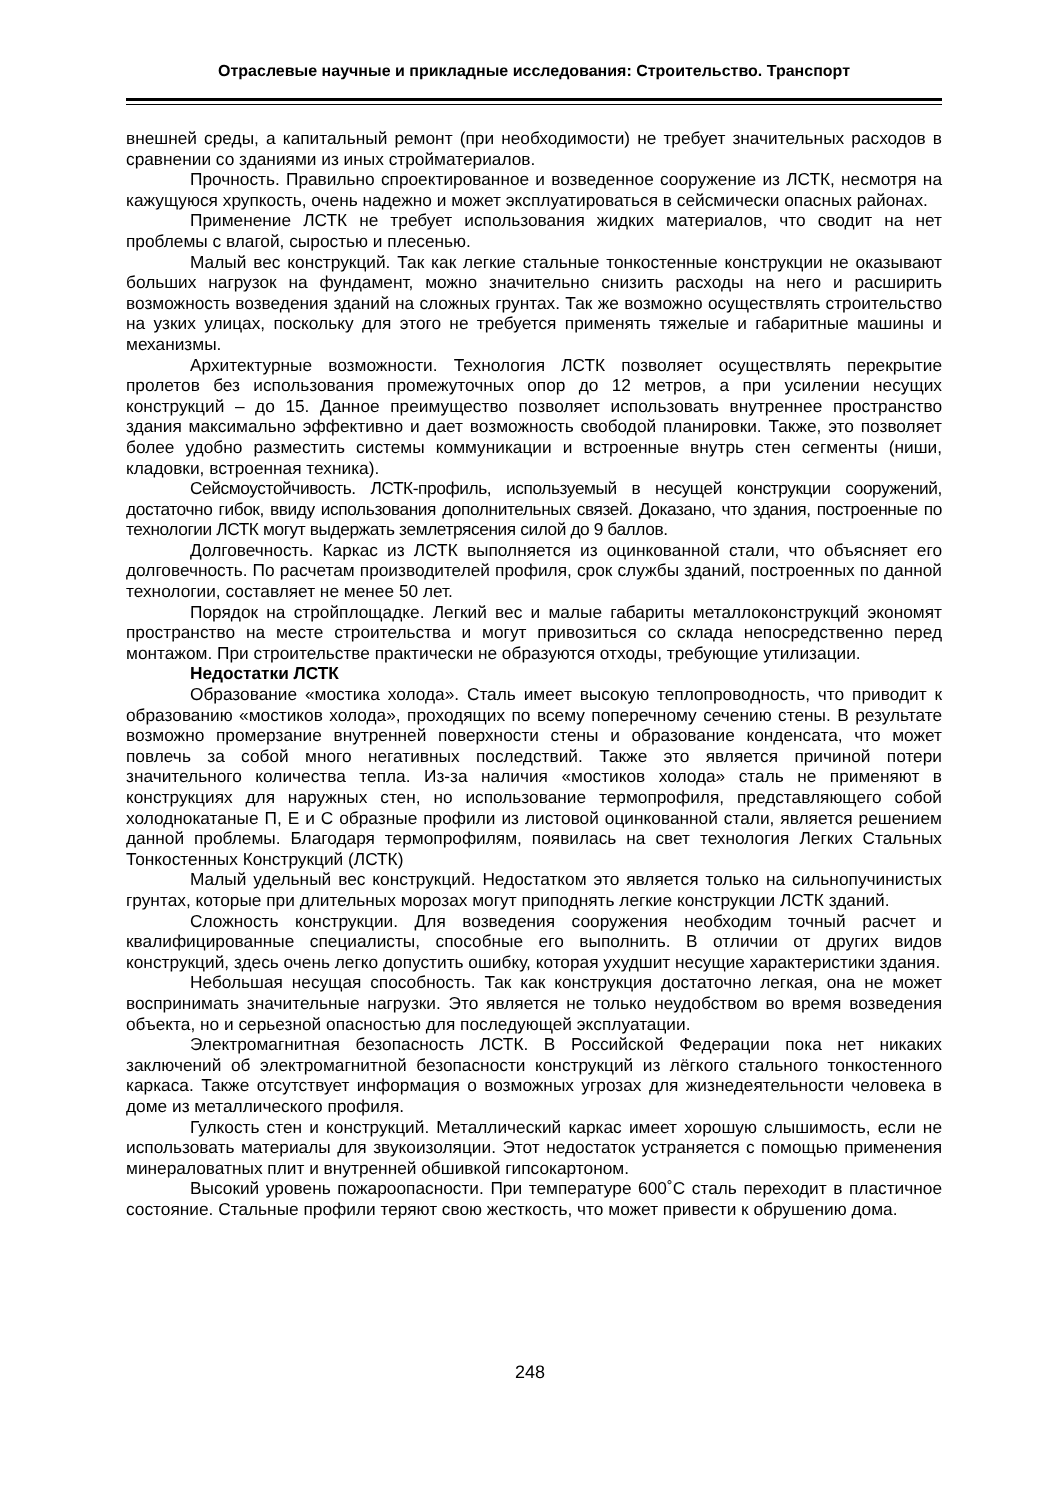Отраслевые научные и прикладные исследования: Строительство. Транспорт
внешней среды, а капитальный ремонт (при необходимости) не требует значительных расходов в сравнении со зданиями из иных стройматериалов.
Прочность. Правильно спроектированное и возведенное сооружение из ЛСТК, несмотря на кажущуюся хрупкость, очень надежно и может эксплуатироваться в сейсмически опасных районах.
Применение ЛСТК не требует использования жидких материалов, что сводит на нет проблемы с влагой, сыростью и плесенью.
Малый вес конструкций. Так как легкие стальные тонкостенные конструкции не оказывают больших нагрузок на фундамент, можно значительно снизить расходы на него и расширить возможность возведения зданий на сложных грунтах. Так же возможно осуществлять строительство на узких улицах, поскольку для этого не требуется применять тяжелые и габаритные машины и механизмы.
Архитектурные возможности. Технология ЛСТК позволяет осуществлять перекрытие пролетов без использования промежуточных опор до 12 метров, а при усилении несущих конструкций – до 15. Данное преимущество позволяет использовать внутреннее пространство здания максимально эффективно и дает возможность свободой планировки. Также, это позволяет более удобно разместить системы коммуникации и встроенные внутрь стен сегменты (ниши, кладовки, встроенная техника).
Сейсмоустойчивость. ЛСТК-профиль, используемый в несущей конструкции сооружений, достаточно гибок, ввиду использования дополнительных связей. Доказано, что здания, построенные по технологии ЛСТК могут выдержать землетрясения силой до 9 баллов.
Долговечность. Каркас из ЛСТК выполняется из оцинкованной стали, что объясняет его долговечность. По расчетам производителей профиля, срок службы зданий, построенных по данной технологии, составляет не менее 50 лет.
Порядок на стройплощадке. Легкий вес и малые габариты металлоконструкций экономят пространство на месте строительства и могут привозиться со склада непосредственно перед монтажом. При строительстве практически не образуются отходы, требующие утилизации.
Недостатки ЛСТК
Образование «мостика холода». Сталь имеет высокую теплопроводность, что приводит к образованию «мостиков холода», проходящих по всему поперечному сечению стены. В результате возможно промерзание внутренней поверхности стены и образование конденсата, что может повлечь за собой много негативных последствий. Также это является причиной потери значительного количества тепла. Из-за наличия «мостиков холода» сталь не применяют в конструкциях для наружных стен, но использование термопрофиля, представляющего собой холоднокатаные П, Е и С образные профили из листовой оцинкованной стали, является решением данной проблемы. Благодаря термопрофилям, появилась на свет технология Легких Стальных Тонкостенных Конструкций (ЛСТК)
Малый удельный вес конструкций. Недостатком это является только на сильнопучинистых грунтах, которые при длительных морозах могут приподнять легкие конструкции ЛСТК зданий.
Сложность конструкции. Для возведения сооружения необходим точный расчет и квалифицированные специалисты, способные его выполнить. В отличии от других видов конструкций, здесь очень легко допустить ошибку, которая ухудшит несущие характеристики здания.
Небольшая несущая способность. Так как конструкция достаточно легкая, она не может воспринимать значительные нагрузки. Это является не только неудобством во время возведения объекта, но и серьезной опасностью для последующей эксплуатации.
Электромагнитная безопасность ЛСТК. В Российской Федерации пока нет никаких заключений об электромагнитной безопасности конструкций из лёгкого стального тонкостенного каркаса. Также отсутствует информация о возможных угрозах для жизнедеятельности человека в доме из металлического профиля.
Гулкость стен и конструкций. Металлический каркас имеет хорошую слышимость, если не использовать материалы для звукоизоляции. Этот недостаток устраняется с помощью применения минераловатных плит и внутренней обшивкой гипсокартоном.
Высокий уровень пожароопасности. При температуре 600˚С сталь переходит в пластичное состояние. Стальные профили теряют свою жесткость, что может привести к обрушению дома.
248